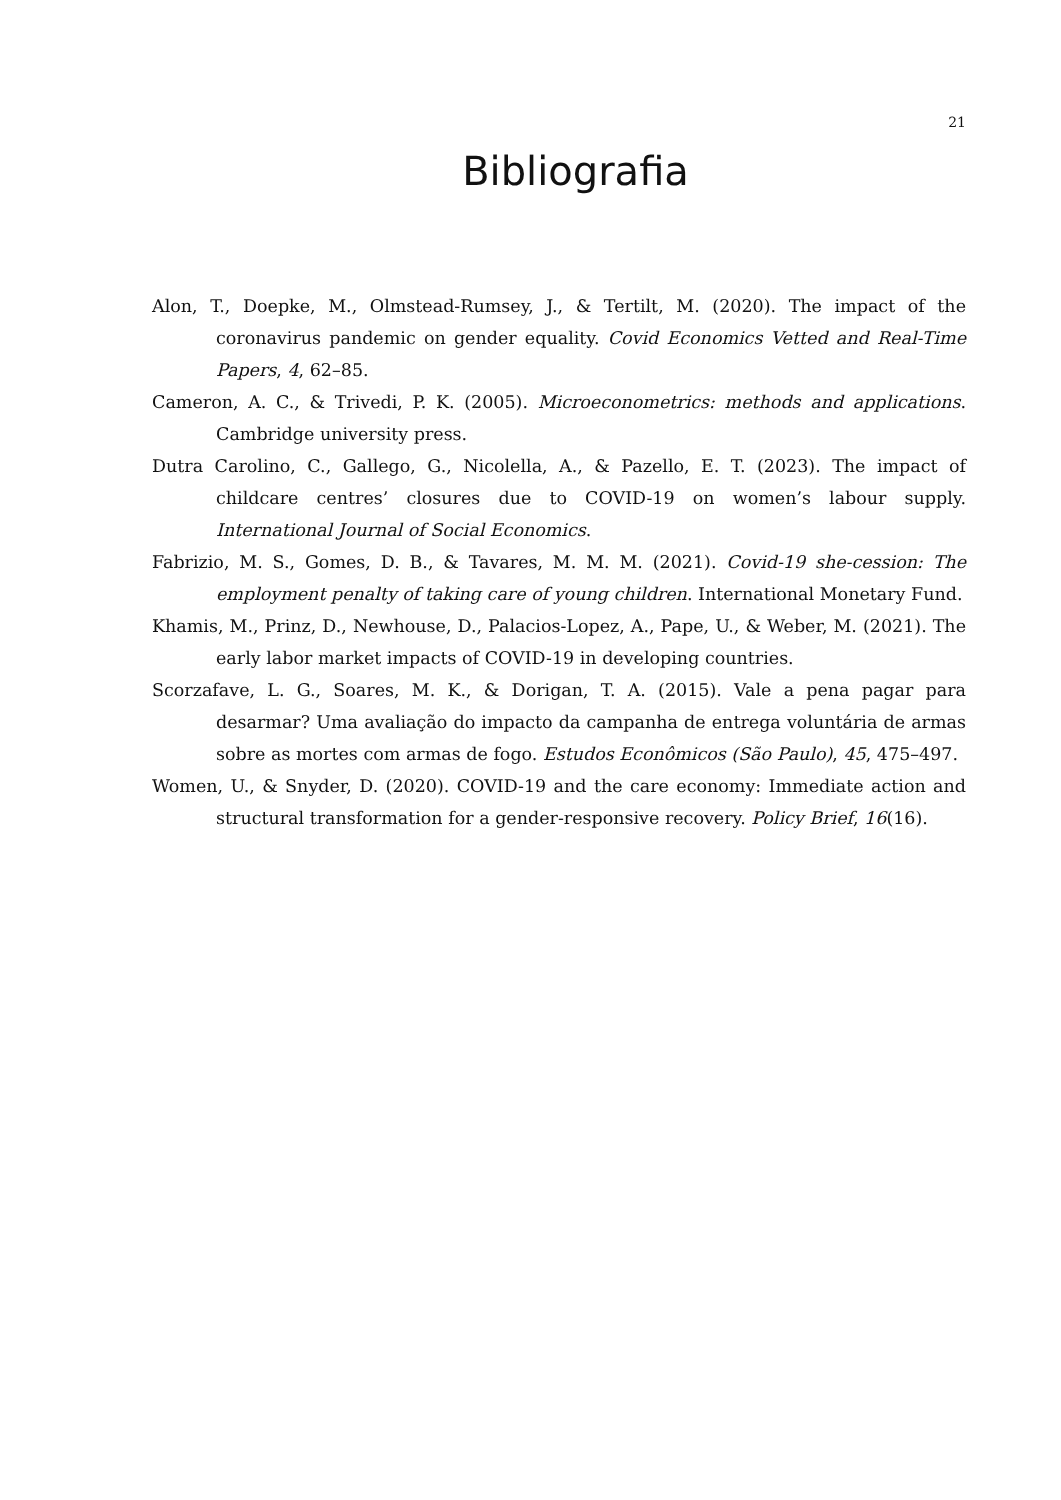21
Bibliografia
Alon, T., Doepke, M., Olmstead-Rumsey, J., & Tertilt, M. (2020). The impact of the coronavirus pandemic on gender equality. Covid Economics Vetted and Real-Time Papers, 4, 62–85.
Cameron, A. C., & Trivedi, P. K. (2005). Microeconometrics: methods and applications. Cambridge university press.
Dutra Carolino, C., Gallego, G., Nicolella, A., & Pazello, E. T. (2023). The impact of childcare centres’ closures due to COVID-19 on women’s labour supply. International Journal of Social Economics.
Fabrizio, M. S., Gomes, D. B., & Tavares, M. M. M. (2021). Covid-19 she-cession: The employment penalty of taking care of young children. International Monetary Fund.
Khamis, M., Prinz, D., Newhouse, D., Palacios-Lopez, A., Pape, U., & Weber, M. (2021). The early labor market impacts of COVID-19 in developing countries.
Scorzafave, L. G., Soares, M. K., & Dorigan, T. A. (2015). Vale a pena pagar para desarmar? Uma avaliação do impacto da campanha de entrega voluntária de armas sobre as mortes com armas de fogo. Estudos Econômicos (São Paulo), 45, 475–497.
Women, U., & Snyder, D. (2020). COVID-19 and the care economy: Immediate action and structural transformation for a gender-responsive recovery. Policy Brief, 16(16).